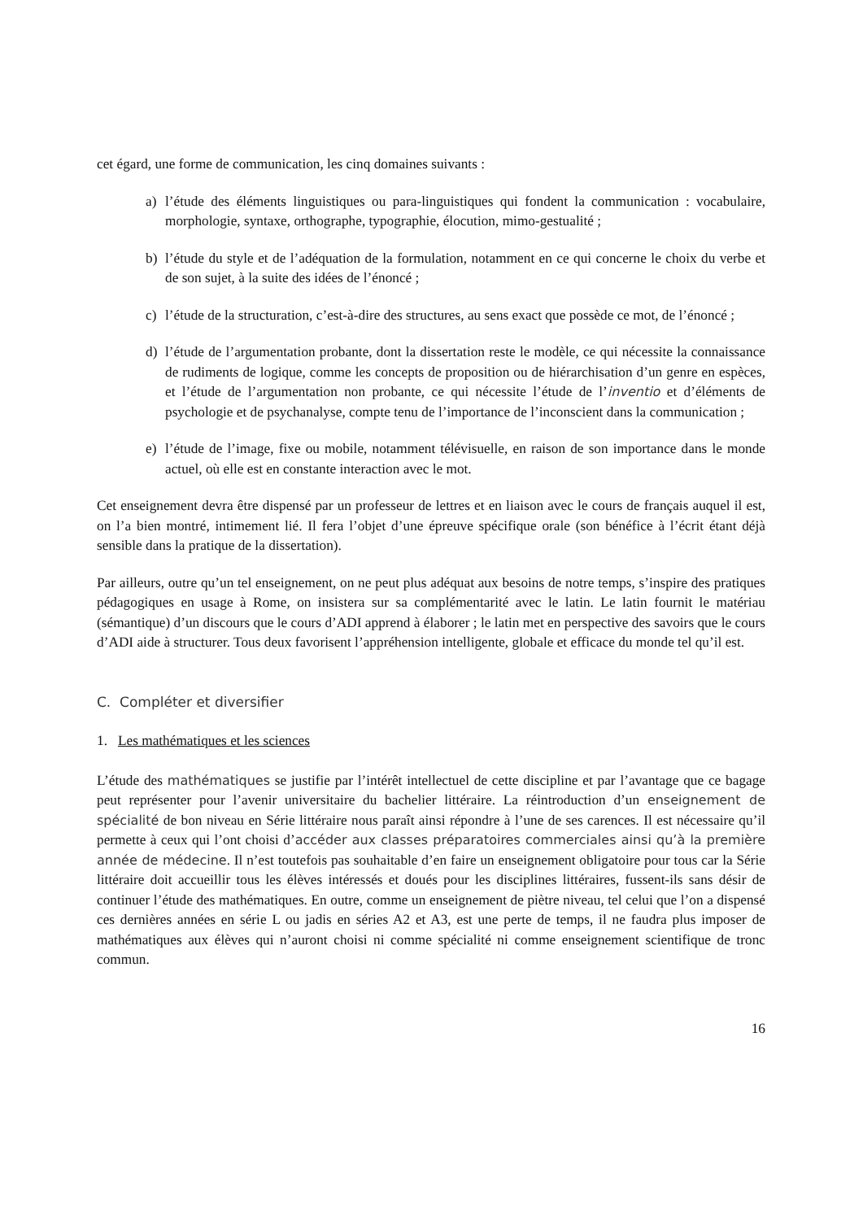cet égard, une forme de communication, les cinq domaines suivants :
a) l’étude des éléments linguistiques ou para-linguistiques qui fondent la communication : vocabulaire, morphologie, syntaxe, orthographe, typographie, élocution, mimo-gestualité ;
b) l’étude du style et de l’adéquation de la formulation, notamment en ce qui concerne le choix du verbe et de son sujet, à la suite des idées de l’énoncé ;
c) l’étude de la structuration, c’est-à-dire des structures, au sens exact que possède ce mot, de l’énoncé ;
d) l’étude de l’argumentation probante, dont la dissertation reste le modèle, ce qui nécessite la connaissance de rudiments de logique, comme les concepts de proposition ou de hiérarchisation d’un genre en espèces, et l’étude de l’argumentation non probante, ce qui nécessite l’étude de l’inventio et d’éléments de psychologie et de psychanalyse, compte tenu de l’importance de l’inconscient dans la communication ;
e) l’étude de l’image, fixe ou mobile, notamment télévisuelle, en raison de son importance dans le monde actuel, où elle est en constante interaction avec le mot.
Cet enseignement devra être dispensé par un professeur de lettres et en liaison avec le cours de français auquel il est, on l’a bien montré, intimement lié. Il fera l’objet d’une épreuve spécifique orale (son bénéfice à l’écrit étant déjà sensible dans la pratique de la dissertation).
Par ailleurs, outre qu’un tel enseignement, on ne peut plus adéquat aux besoins de notre temps, s’inspire des pratiques pédagogiques en usage à Rome, on insistera sur sa complémentarité avec le latin. Le latin fournit le matériau (sémantique) d’un discours que le cours d’ADI apprend à élaborer ; le latin met en perspective des savoirs que le cours d’ADI aide à structurer. Tous deux favorisent l’appréhension intelligente, globale et efficace du monde tel qu’il est.
C. Compléter et diversifier
1. Les mathématiques et les sciences
L’étude des mathématiques se justifie par l’intérêt intellectuel de cette discipline et par l’avantage que ce bagage peut représenter pour l’avenir universitaire du bachelier littéraire. La réintroduction d’un enseignement de spécialité de bon niveau en Série littéraire nous paraît ainsi répondre à l’une de ses carences. Il est nécessaire qu’il permette à ceux qui l’ont choisi d’accéder aux classes préparatoires commerciales ainsi qu’à la première année de médecine. Il n’est toutefois pas souhaitable d’en faire un enseignement obligatoire pour tous car la Série littéraire doit accueillir tous les élèves intéressés et doués pour les disciplines littéraires, fussent-ils sans désir de continuer l’étude des mathématiques. En outre, comme un enseignement de piètre niveau, tel celui que l’on a dispensé ces dernières années en série L ou jadis en séries A2 et A3, est une perte de temps, il ne faudra plus imposer de mathématiques aux élèves qui n’auront choisi ni comme spécialité ni comme enseignement scientifique de tronc commun.
16